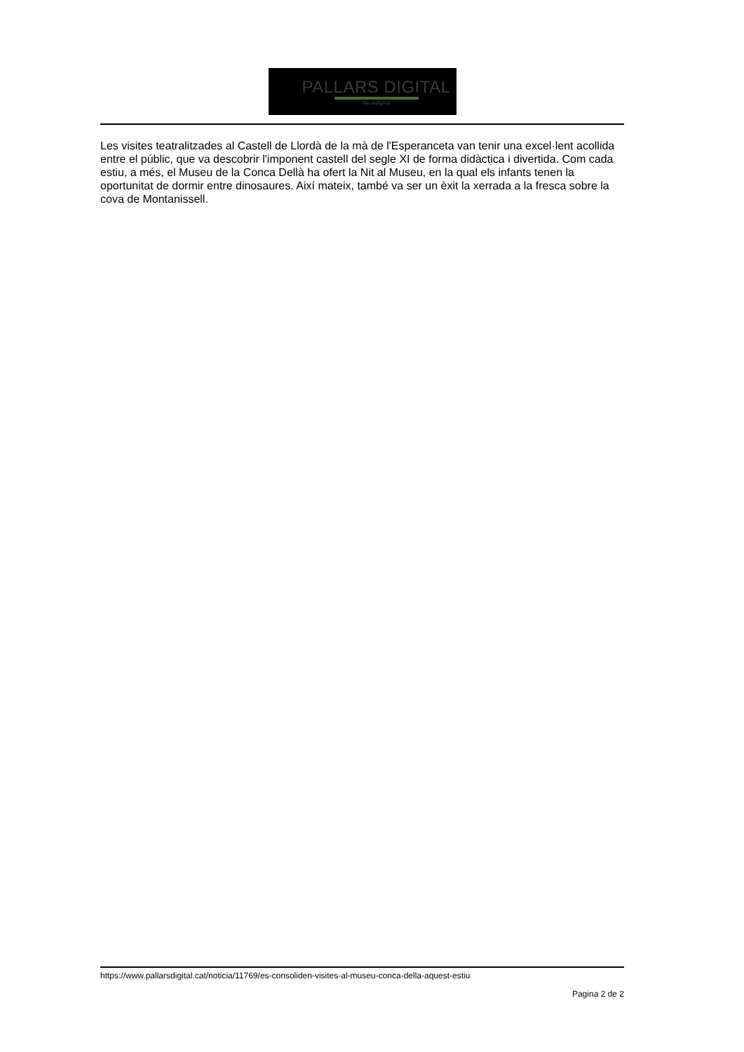PALLARS DIGITAL
Naciódigital
Les visites teatralitzades al Castell de Llordà de la mà de l'Esperanceta van tenir una excel·lent acollida entre el públic, que va descobrir l'imponent castell del segle XI de forma didàctica i divertida. Com cada estiu, a més, el Museu de la Conca Dellà ha ofert la Nit al Museu, en la qual els infants tenen la oportunitat de dormir entre dinosaures. Així mateix, també va ser un èxit la xerrada a la fresca sobre la cova de Montanissell.
https://www.pallarsdigital.cat/noticia/11769/es-consoliden-visites-al-museu-conca-della-aquest-estiu
Pagina 2 de 2